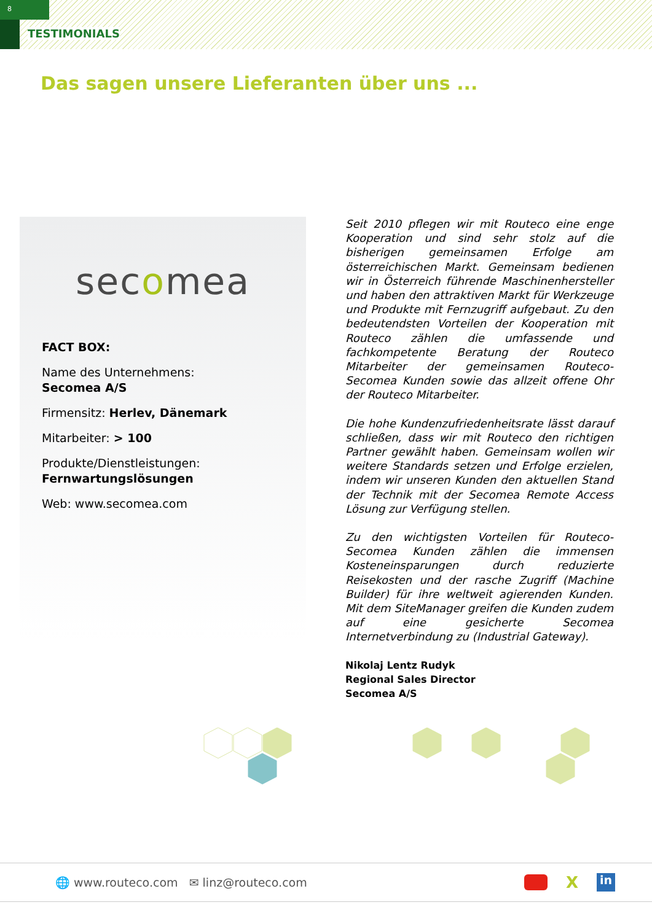8
TESTIMONIALS
Das sagen unsere Lieferanten über uns ...
secomea
FACT BOX:
Name des Unternehmens:
Secomea A/S
Firmensitz: Herlev, Dänemark
Mitarbeiter: > 100
Produkte/Dienstleistungen:
Fernwartungslösungen
Web: www.secomea.com
Seit 2010 pflegen wir mit Routeco eine enge Kooperation und sind sehr stolz auf die bisherigen gemeinsamen Erfolge am österreichischen Markt. Gemeinsam bedienen wir in Österreich führende Maschinenhersteller und haben den attraktiven Markt für Werkzeuge und Produkte mit Fernzugriff aufgebaut. Zu den bedeutendsten Vorteilen der Kooperation mit Routeco zählen die umfassende und fachkompetente Beratung der Routeco Mitarbeiter der gemeinsamen Routeco-Secomea Kunden sowie das allzeit offene Ohr der Routeco Mitarbeiter.
Die hohe Kundenzufriedenheitsrate lässt darauf schließen, dass wir mit Routeco den richtigen Partner gewählt haben. Gemeinsam wollen wir weitere Standards setzen und Erfolge erzielen, indem wir unseren Kunden den aktuellen Stand der Technik mit der Secomea Remote Access Lösung zur Verfügung stellen.
Zu den wichtigsten Vorteilen für Routeco-Secomea Kunden zählen die immensen Kosteneinsparungen durch reduzierte Reisekosten und der rasche Zugriff (Machine Builder) für ihre weltweit agierenden Kunden. Mit dem SiteManager greifen die Kunden zudem auf eine gesicherte Secomea Internetverbindung zu (Industrial Gateway).
Nikolaj Lentz Rudyk
Regional Sales Director
Secomea A/S
🌐 www.routeco.com ✉ linz@routeco.com
X
in